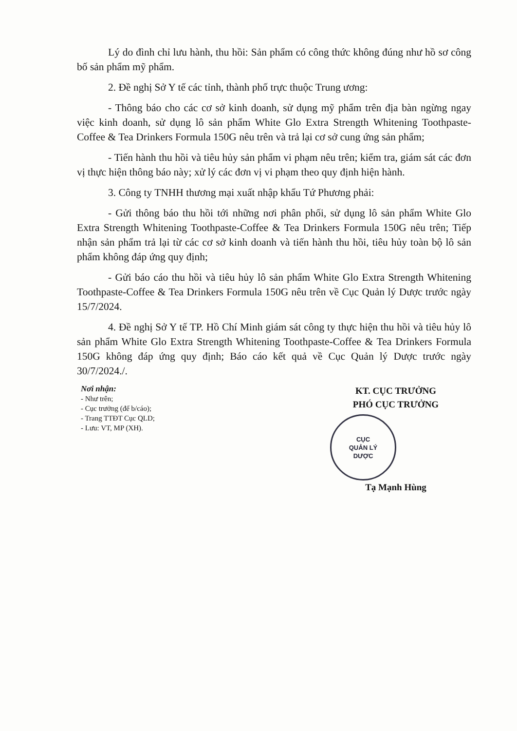Lý do đình chỉ lưu hành, thu hồi: Sản phẩm có công thức không đúng như hồ sơ công bố sản phẩm mỹ phẩm.
2. Đề nghị Sở Y tế các tỉnh, thành phố trực thuộc Trung ương:
- Thông báo cho các cơ sở kinh doanh, sử dụng mỹ phẩm trên địa bàn ngừng ngay việc kinh doanh, sử dụng lô sản phẩm White Glo Extra Strength Whitening Toothpaste-Coffee & Tea Drinkers Formula 150G nêu trên và trả lại cơ sở cung ứng sản phẩm;
- Tiến hành thu hồi và tiêu hủy sản phẩm vi phạm nêu trên; kiểm tra, giám sát các đơn vị thực hiện thông báo này; xử lý các đơn vị vi phạm theo quy định hiện hành.
3. Công ty TNHH thương mại xuất nhập khẩu Tứ Phương phải:
- Gửi thông báo thu hồi tới những nơi phân phối, sử dụng lô sản phẩm White Glo Extra Strength Whitening Toothpaste-Coffee & Tea Drinkers Formula 150G nêu trên; Tiếp nhận sản phẩm trả lại từ các cơ sở kinh doanh và tiến hành thu hồi, tiêu hủy toàn bộ lô sản phẩm không đáp ứng quy định;
- Gửi báo cáo thu hồi và tiêu hủy lô sản phẩm White Glo Extra Strength Whitening Toothpaste-Coffee & Tea Drinkers Formula 150G nêu trên về Cục Quản lý Dược trước ngày 15/7/2024.
4. Đề nghị Sở Y tế TP. Hồ Chí Minh giám sát công ty thực hiện thu hồi và tiêu hủy lô sản phẩm White Glo Extra Strength Whitening Toothpaste-Coffee & Tea Drinkers Formula 150G không đáp ứng quy định; Báo cáo kết quả về Cục Quản lý Dược trước ngày 30/7/2024./.
Nơi nhận:
- Như trên;
- Cục trưởng (để b/cáo);
- Trang TTĐT Cục QLD;
- Lưu: VT, MP (XH).
KT. CỤC TRƯỞNG
PHÓ CỤC TRƯỞNG
CỤC
QUẢN LÝ
DƯỢC
Tạ Mạnh Hùng